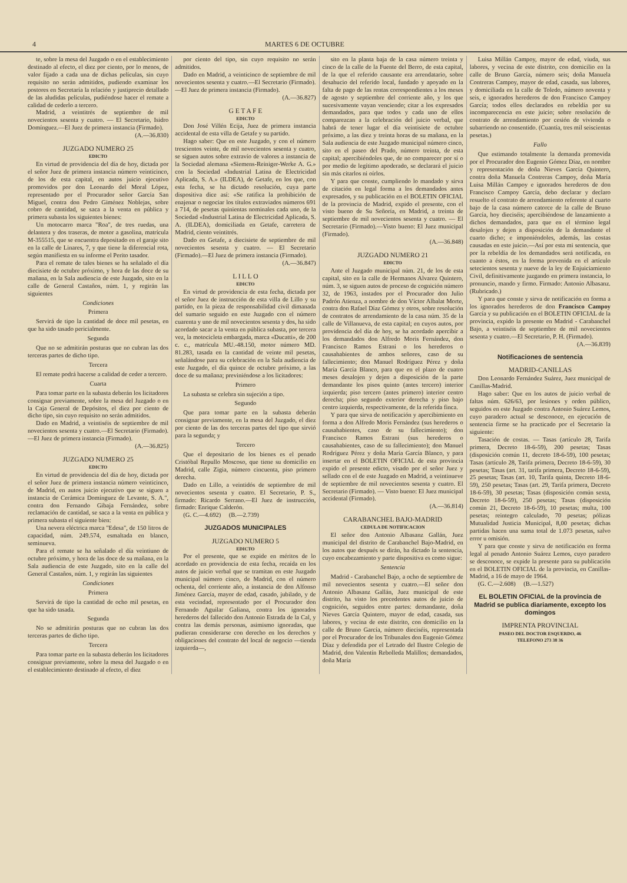4 MARTES 6 DE OCTUBRE
te, sobre la mesa del Juzgado o en el establecimiento destinado al efecto, el diez por ciento, por lo menos, de valor fijado a cada una de dichas películas, sin cuyo requisito no serán admitidos, pudiendo examinar los postores en Secretaría la relación y justiprecio detallado de las aludidas películas, pudiéndose hacer el remate a calidad de cederlo a tercero.
Madrid, a veintitrés de septiembre de mil novecientos sesenta y cuatro. — El Secretario, Isidro Domínguez.—El Juez de primera instancia (Firmado).
(A.—36.830)
JUZGADO NUMERO 25
EDICTO
En virtud de providencia del día de hoy, dictada por el señor Juez de primera instancia número veinticinco, de los de esta capital, en autos juicio ejecutivo promovidos por don Leonardo del Moral López, representado por el Procurador señor García San Miguel, contra don Pedro Giménez Noblejas, sobre cobro de cantidad, se saca a la venta en pública y primera subasta los siguientes bienes:
Un motocarro marca "Roa", de tres ruedas, una delantera y dos traseras, de motor a gasolina, matrícula M-355515, que se encuentra depositado en el garaje sito en la calle de Linares, 7, y que tiene la diferencial rota, según manifiesta en su informe el Perito tasador.
Para el remate de tales bienes se ha señalado el día diecisiete de octubre próximo, y hora de las doce de su mañana, en la Sala audiencia de este Juzgado, sito en la calle de General Castaños, núm. 1, y regirán las siguientes
Condiciones
Primera
Servirá de tipo la cantidad de doce mil pesetas, en que ha sido tasado pericialmente.
Segunda
Que no se admitirán posturas que no cubran las dos terceras partes de dicho tipo.
Tercera
El remate podrá hacerse a calidad de ceder a tercero.
Cuarta
Para tomar parte en la subasta deberán los licitadores consignar previamente, sobre la mesa del Juzgado o en la Caja General de Depósitos, el diez por ciento de dicho tipo, sin cuyo requisito no serán admitidos.
Dado en Madrid, a veintiséis de septiembre de mil novecientos sesenta y cuatro.—El Secretario (Firmado).—El Juez de primera instancia (Firmado).
(A.—36.825)
JUZGADO NUMERO 25
EDICTO
En virtud de providencia del día de hoy, dictada por el señor Juez de primera instancia número veinticinco, de Madrid, en autos juicio ejecutivo que se siguen a instancia de Cerámica Domínguez de Levante, S. A.", contra don Fernando Gibaja Fernández, sobre reclamación de cantidad, se saca a la venta en pública y primera subasta el siguiente bien:
Una nevera eléctrica marca "Edesa", de 150 litros de capacidad, núm. 249.574, esmaltada en blanco, seminueva.
Para el remate se ha señalado el día veintiuno de octubre próximo, y hora de las doce de su mañana, en la Sala audiencia de este Juzgado, sito en la calle del General Castaños, núm. 1, y regirán las siguientes
Condiciones
Primera
Servirá de tipo la cantidad de ocho mil pesetas, en que ha sido tasada.
Segunda
No se admitirán posturas que no cubran las dos terceras partes de dicho tipo.
Tercera
Para tomar parte en la subasta deberán los licitadores consignar previamente, sobre la mesa del Juzgado o en el establecimiento destinado al efecto, el diez
por ciento del tipo, sin cuyo requisito no serán admitidos.
Dado en Madrid, a veinticinco de septiembre de mil novecientos sesenta y cuatro.—El Secretario (Firmado).—El Juez de primera instancia (Firmado).
(A.—36.827)
G E T A F E
EDICTO
Don José Villén Ecija, Juez de primera instancia accidental de esta villa de Getafe y su partido.
Hago saber: Que en este Juzgado, y con el número trescientos veinte, de mil novecientos sesenta y cuatro, se siguen autos sobre extravío de valores a instancia de la Sociedad alemana «Siemens-Reiniger-Werke A. G.» con la Sociedad «Industrial Latina de Electricidad Aplicada, S. A.» (ILDEA), de Getafe, en los que, con esta fecha, se ha dictado resolución, cuya parte dispositiva dice así: «Se ratifica la prohibición de enajenar o negociar los títulos extraviados números 691 a 714, de pesetas quinientas nominales cada uno, de la Sociedad «Industrial Latina de Electricidad Aplicada, S. A. (ILDEA), domiciliada en Getafe, carretera de Madrid, ciento veintitrés.
Dado en Getafe, a diecisiete de septiembre de mil novecientos sesenta y cuatro. — El Secretario (Firmado).—El Juez de primera instancia (Firmado).
(A.—36.847)
L I L L O
EDICTO
En virtud de providencia de esta fecha, dictada por el señor Juez de instrucción de esta villa de Lillo y su partido, en la pieza de responsabilidad civil dimanada del sumario seguido en este Juzgado con el número cuarenta y uno de mil novecientos sesenta y dos, ha sido acordado sacar a la venta en pública subasta, por tercera vez, la motocicleta embargada, marca «Ducatti», de 200 c. c., matrícula MU.-48.150, motor número MD. 81.283, tasada en la cantidad de veinte mil pesetas, señalándose para su celebración en la Sala audiencia de este Juzgado, el día quince de octubre próximo, a las doce de su mañana; previniéndose a los licitadores:
Primero
La subasta se celebra sin sujeción a tipo.
Segundo
Que para tomar parte en la subasta deberán consignar previamente, en la mesa del Juzgado, el diez por ciento de las dos terceras partes del tipo que sirvió para la segunda; y
Tercero
Que el depositario de los bienes es el penado Cristóbal Repullo Moscoso, que tiene su domicilio en Madrid, calle Zigia, número cincuenta, piso primero derecha.
Dado en Lillo, a veintidós de septiembre de mil novecientos sesenta y cuatro. El Secretario, P. S., firmado: Ricardo Serrano.—El Juez de instrucción, firmado: Enrique Calderón.
(G. C.—4.692) (B.—2.739)
JUZGADOS MUNICIPALES
JUZGADO NUMERO 5
EDICTO
Por el presente, que se expide en méritos de lo acordado en providencia de esta fecha, recaída en los autos de juicio verbal que se tramitan en este Juzgado municipal número cinco, de Madrid, con el número ochenta, del corriente año, a instancia de don Alfonso Jiménez García, mayor de edad, casado, jubilado, y de esta vecindad, representado por el Procurador don Fernando Aguilar Galiana, contra los ignorados herederos del fallecido don Antonio Estrada de la Cal, y contra las demás personas, asimismo ignoradas, que pudieran considerarse con derecho en los derechos y obligaciones del contrato del local de negocio —tienda izquierda—,
sito en la planta baja de la casa número treinta y cinco de la calle de la Fuente del Berro, de esta capital, de la que el referido causante era arrendatario, sobre desahucio del referido local, fundado y apoyado en la falta de pago de las rentas correspondientes a los meses de agosto y septiembre del corriente año, y los que sucesivamente vayan venciendo; citar a los expresados demandados, para que todos y cada uno de ellos comparezcan a la celebración del juicio verbal, que habrá de tener lugar el día veintisiete de octubre próximo, a las diez y treinta horas de su mañana, en la Sala audiencia de este Juzgado municipal número cinco, sito en el paseo del Prado, número treinta, de esta capital; apercibiéndoles que, de no comparecer por sí o por medio de legítimo apoderado, se declarará el juicio sin más citarlos ni oírlos.
Y para que conste, cumpliendo lo mandado y sirva de citación en legal forma a los demandados antes expresados, y su publicación en el BOLETIN OFICIAL de la provincia de Madrid, expido el presente, con el visto bueno de Su Señoría, en Madrid, a treinta de septiembre de mil novecientos sesenta y cuatro. — El Secretario (Firmado).—Visto bueno: El Juez municipal (Firmado).
(A.—36.848)
JUZGADO NUMERO 21
EDICTO
Ante el Juzgado municipal núm. 21, de los de esta capital, sito en la calle de Hermanos Alvarez Quintero, núm. 3, se siguen autos de proceso de cognición número 32, de 1963, instados por el Procurador don Julio Padrón Atienza, a nombre de don Víctor Albalat Morte, contra don Rafael Díaz Gómez y otros, sobre resolución de contratos de arrendamiento de la casa núm. 35 de la calle de Villanueva, de esta capital; en cuyos autos, por providencia del día de hoy, se ha acordado apercibir a los demandados don Alfredo Moris Fernández, don Francisco Ramos Estrani o los herederos o causahabientes de ambos señores, caso de su fallecimiento; don Manuel Rodríguez Pérez y doña María García Blanco, para que en el plazo de cuatro meses desalojen y dejen a disposición de la parte demandante los pisos quinto (antes tercero) interior izquierda; piso tercero (antes primero) interior centro derecha; piso segundo exterior derecha y piso bajo centro izquierda, respectivamente, de la referida finca.
Y para que sirva de notificación y apercibimiento en forma a don Alfredo Moris Fernández (sus herederos o causahabientes, caso de su fallecimiento); don Francisco Ramos Estrani (sus herederos o causahabientes, caso de su fallecimiento); don Manuel Rodríguez Pérez y doña María García Blanco, y para insertar en el BOLETIN OFICIAL de esta provincia expido el presente edicto, visado por el señor Juez y sellado con el de este Juzgado en Madrid, a veintinueve de septiembre de mil novecientos sesenta y cuatro. El Secretario (Firmado). — Visto bueno: El Juez municipal accidental (Firmado).
(A.—36.814)
CARABANCHEL BAJO-MADRID
CEDULA DE NOTIFICACION
El señor don Antonio Albasanz Gallán, Juez municipal del distrito de Carabanchel Bajo-Madrid, en los autos que después se dirán, ha dictado la sentencia, cuyo encabezamiento y parte dispositiva es como sigue:
Sentencia
Madrid - Carabanchel Bajo, a ocho de septiembre de mil novecientos sesenta y cuatro.—El señor don Antonio Albasanz Gallán, Juez municipal de este distrito, ha visto los precedentes autos de juicio de cognición, seguidos entre partes: demandante, doña Nieves García Quintero, mayor de edad, casada, sus labores, y vecina de este distrito, con domicilio en la calle de Bruno García, número dieciséis, representada por el Procurador de los Tribunales don Eugenio Gómez Díaz y defendida por el Letrado del Ilustre Colegio de Madrid, don Valentín Rebolleda Malillos; demandados, doña María
Luisa Millán Campoy, mayor de edad, viuda, sus labores, y vecina de este distrito, con domicilio en la calle de Bruno García, número seis; doña Manuela Contreras Campoy, mayor de edad, casada, sus labores, y domiciliada en la calle de Toledo, número noventa y seis, e ignorados herederos de don Francisco Campoy García; todos ellos declarados en rebeldía por su incomparecencia en este juicio; sobre resolución de contrato de arrendamiento por cesión de vivienda o subarriendo no consentido. (Cuantía, tres mil seiscientas pesetas.)
Fallo
Que estimando totalmente la demanda promovida por el Procurador don Eugenio Gómez Díaz, en nombre y representación de doña Nieves García Quintero, contra doña Manuela Contreras Campoy, doña María Luisa Millán Campoy e ignorados herederos de don Francisco Campoy García, debo declarar y declaro resuelto el contrato de arrendamiento referente al cuarto bajo de la casa número catorce de la calle de Bruno García, hoy dieciséis; apercibiéndose de lanzamiento a dichos demandados, para que en el término legal desalojen y dejen a disposición de la demandante el cuarto dicho; e imponiéndoles, además, las costas causadas en este juicio.—Así por esta mi sentencia, que por la rebeldía de los demandados será notificada, en cuanto a éstos, en la forma prevenida en el artículo setecientos sesenta y nueve de la ley de Enjuiciamiento Civil, definitivamente juzgando en primera instancia, lo pronuncio, mando y firmo. Firmado: Antonio Albasanz. (Rubricado.)
Y para que conste y sirva de notificación en forma a los ignorados herederos de don Francisco Campoy García y su publicación en el BOLETIN OFICIAL de la provincia, expido la presente en Madrid - Carabanchel Bajo, a veintiséis de septiembre de mil novecientos sesenta y cuatro.—El Secretario, P. H. (Firmado).
(A.—36.839)
Notificaciones de sentencia
MADRID-CANILLAS
Don Leonardo Fernández Suárez, Juez municipal de Canillas-Madrid.
Hago saber: Que en los autos de juicio verbal de faltas núm. 626/63, por lesiones y orden público, seguidos en este Juzgado contra Antonio Suárez Lemos, cuyo paradero actual se desconoce, en ejecución de sentencia firme se ha practicado por el Secretario la siguiente:
Tasación de costas. — Tasas (artículo 28, Tarifa primera, Decreto 18-6-59), 200 pesetas; Tasas (disposición común 11, decreto 18-6-59), 100 pesetas; Tasas (artículo 28, Tarifa primera, Decreto 18-6-59), 30 pesetas; Tasas (art. 31, tarifa primera, Decreto 18-6-59), 25 pesetas; Tasas (art. 10, Tarifa quinta, Decreto 18-6-59), 250 pesetas; Tasas (art. 29, Tarifa primera, Decreto 18-6-59), 30 pesetas; Tasas (disposición común sexta, Decreto 18-6-59), 250 pesetas; Tasas (disposición común 21, Decreto 18-6-59), 10 pesetas; multa, 100 pesetas; reintegro calculado, 70 pesetas; pólizas Mutualidad Justicia Municipal, 8,00 pesetas; dichas partidas hacen una suma total de 1.073 pesetas, salvo error u omisión.
Y para que conste y sirva de notificación en forma legal al penado Antonio Suárez Lemos, cuyo paradero se desconoce, se expide la presente para su publicación en el BOLETIN OFICIAL de la provincia, en Canillas-Madrid, a 16 de mayo de 1964.
(G. C.—2.608) (B.—1.527)
EL BOLETIN OFICIAL de la provincia de Madrid se publica diariamente, excepto los domingos
IMPRENTA PROVINCIAL
PASEO DEL DOCTOR ESQUERDO, 46
TELEFONO 273 38 36